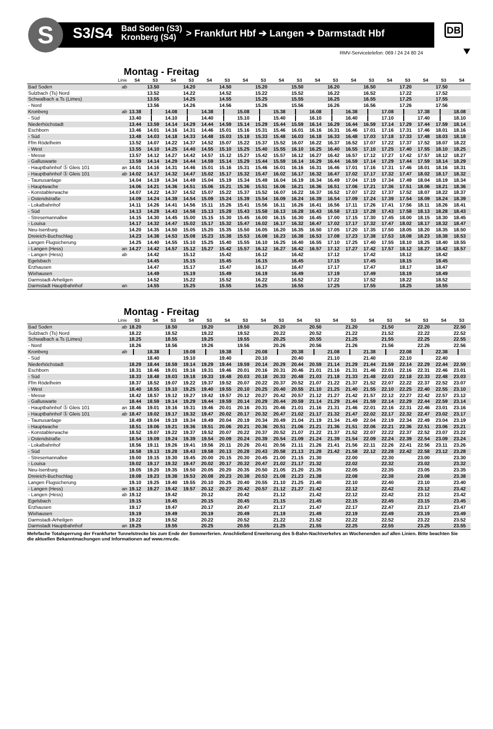S
S3/S4 Bad Soden (S3)
Kronberg (S4) > Frankfurt Hbf ➔ Langen ➔ Darmstadt Hbf
DB
RMV-Servicetelefon: 069 / 24 24 80 24
Montag - Freitag
| | Linie | S4 | S3 | S4 | S3 | S4 | S3 | S4 | S3 | S4 | S3 | S4 | S3 | S4 | S3 | S4 | S3 | S4 | S3 | S4 |
| --- | --- | --- | --- | --- | --- | --- | --- | --- | --- | --- | --- | --- | --- | --- | --- | --- | --- | --- | --- | --- |
| Bad Soden | ab | | 13.50 | | 14.20 | | 14.50 | | 15.20 | | 15.50 | | 16.20 | | 16.50 | | 17.20 | | 17.50 | |
| Sulzbach (Ts) Nord | | | 13.52 | | 14.22 | | 14.52 | | 15.22 | | 15.52 | | 16.22 | | 16.52 | | 17.22 | | 17.52 | |
| Schwalbach a.Ts (Limes) | | | 13.55 | | 14.25 | | 14.55 | | 15.25 | | 15.55 | | 16.25 | | 16.55 | | 17.25 | | 17.55 | |
| - Nord | | | 13.56 | | 14.26 | | 14.56 | | 15.26 | | 15.56 | | 16.26 | | 16.56 | | 17.26 | | 17.56 | |
| Kronberg | ab | 13.38 | | 14.08 | | 14.38 | | 15.08 | | 15.38 | | 16.08 | | 16.38 | | 17.08 | | 17.38 | | 18.08 |
| - Süd | | 13.40 | | 14.10 | | 14.40 | | 15.10 | | 15.40 | | 16.10 | | 16.40 | | 17.10 | | 17.40 | | 18.10 |
| Niederhöchstadt | | 13.44 | 13.59 | 14.14 | 14.29 | 14.44 | 14.59 | 15.14 | 15.29 | 15.44 | 15.59 | 16.14 | 16.29 | 16.44 | 16.59 | 17.14 | 17.29 | 17.44 | 17.59 | 18.14 |
| Eschborn | | 13.46 | 14.01 | 14.16 | 14.31 | 14.46 | 15.01 | 15.16 | 15.31 | 15.46 | 16.01 | 16.16 | 16.31 | 16.46 | 17.01 | 17.16 | 17.31 | 17.46 | 18.01 | 18.16 |
| - Süd | | 13.48 | 14.03 | 14.18 | 14.33 | 14.48 | 15.03 | 15.18 | 15.33 | 15.48 | 16.03 | 16.18 | 16.33 | 16.48 | 17.03 | 17.18 | 17.33 | 17.48 | 18.03 | 18.18 |
| Ffm Rödelheim | | 13.52 | 14.07 | 14.22 | 14.37 | 14.52 | 15.07 | 15.22 | 15.37 | 15.52 | 16.07 | 16.22 | 16.37 | 16.52 | 17.07 | 17.22 | 17.37 | 17.52 | 18.07 | 18.22 |
| - West | | 13.55 | 14.10 | 14.25 | 14.40 | 14.55 | 15.10 | 15.25 | 15.40 | 15.55 | 16.10 | 16.25 | 16.40 | 16.55 | 17.10 | 17.25 | 17.40 | 17.55 | 18.10 | 18.25 |
| - Messe | | 13.57 | 14.12 | 14.27 | 14.42 | 14.57 | 15.12 | 15.27 | 15.42 | 15.57 | 16.12 | 16.27 | 16.42 | 16.57 | 17.12 | 17.27 | 17.42 | 17.57 | 18.12 | 18.27 |
| - Galluswarte | | 13.59 | 14.14 | 14.29 | 14.44 | 14.59 | 15.14 | 15.29 | 15.44 | 15.59 | 16.14 | 16.29 | 16.44 | 16.59 | 17.14 | 17.29 | 17.44 | 17.59 | 18.14 | 18.29 |
| - Hauptbahnhof Ⓢ Gleis 101 | an | 14.01 | 14.16 | 14.31 | 14.46 | 15.01 | 15.16 | 15.31 | 15.46 | 16.01 | 16.16 | 16.31 | 16.46 | 17.01 | 17.16 | 17.31 | 17.46 | 18.01 | 18.16 | 18.31 |
| - Hauptbahnhof Ⓢ Gleis 101 | ab | 14.02 | 14.17 | 14.32 | 14.47 | 15.02 | 15.17 | 15.32 | 15.47 | 16.02 | 16.17 | 16.32 | 16.47 | 17.02 | 17.17 | 17.32 | 17.47 | 18.02 | 18.17 | 18.32 |
| - Taunusanlage | | 14.04 | 14.19 | 14.34 | 14.49 | 15.04 | 15.19 | 15.34 | 15.49 | 16.04 | 16.19 | 16.34 | 16.49 | 17.04 | 17.19 | 17.34 | 17.49 | 18.04 | 18.19 | 18.34 |
| - Hauptwache | | 14.06 | 14.21 | 14.36 | 14.51 | 15.06 | 15.21 | 15.36 | 15.51 | 16.06 | 16.21 | 16.36 | 16.51 | 17.06 | 17.21 | 17.36 | 17.51 | 18.06 | 18.21 | 18.36 |
| - Konstablerwache | | 14.07 | 14.22 | 14.37 | 14.52 | 15.07 | 15.22 | 15.37 | 15.52 | 16.07 | 16.22 | 16.37 | 16.52 | 17.07 | 17.22 | 17.37 | 17.52 | 18.07 | 18.22 | 18.37 |
| - Ostendstraße | | 14.09 | 14.24 | 14.39 | 14.54 | 15.09 | 15.24 | 15.39 | 15.54 | 16.09 | 16.24 | 16.39 | 16.54 | 17.09 | 17.24 | 17.39 | 17.54 | 18.09 | 18.24 | 18.39 |
| - Lokalbahnhof | | 14.11 | 14.26 | 14.41 | 14.56 | 15.11 | 15.26 | 15.41 | 15.56 | 16.11 | 16.26 | 16.41 | 16.56 | 17.11 | 17.26 | 17.41 | 17.56 | 18.11 | 18.26 | 18.41 |
| - Süd | | 14.13 | 14.28 | 14.43 | 14.58 | 15.13 | 15.28 | 15.43 | 15.58 | 16.13 | 16.28 | 16.43 | 16.58 | 17.13 | 17.28 | 17.43 | 17.58 | 18.13 | 18.28 | 18.43 |
| - Stresemannallee | | 14.15 | 14.30 | 14.45 | 15.00 | 15.15 | 15.30 | 15.45 | 16.00 | 16.15 | 16.30 | 16.45 | 17.00 | 17.15 | 17.30 | 17.45 | 18.00 | 18.15 | 18.30 | 18.45 |
| - Louisa | | 14.17 | 14.32 | 14.47 | 15.02 | 15.17 | 15.32 | 15.47 | 16.02 | 16.17 | 16.32 | 16.47 | 17.02 | 17.17 | 17.32 | 17.47 | 18.02 | 18.17 | 18.32 | 18.47 |
| Neu-Isenburg | | 14.20 | 14.35 | 14.50 | 15.05 | 15.20 | 15.35 | 15.50 | 16.05 | 16.20 | 16.35 | 16.50 | 17.05 | 17.20 | 17.35 | 17.50 | 18.05 | 18.20 | 18.35 | 18.50 |
| Dreieich-Buchschlag | | 14.23 | 14.38 | 14.53 | 15.08 | 15.23 | 15.38 | 15.53 | 16.08 | 16.23 | 16.38 | 16.53 | 17.08 | 17.23 | 17.38 | 17.53 | 18.08 | 18.23 | 18.38 | 18.53 |
| Langen Flugsicherung | | 14.25 | 14.40 | 14.55 | 15.10 | 15.25 | 15.40 | 15.55 | 16.10 | 16.25 | 16.40 | 16.55 | 17.10 | 17.25 | 17.40 | 17.55 | 18.10 | 18.25 | 18.40 | 18.55 |
| - Langen (Hess) | an | 14.27 | 14.42 | 14.57 | 15.12 | 15.27 | 15.42 | 15.57 | 16.12 | 16.27 | 16.42 | 16.57 | 17.12 | 17.27 | 17.42 | 17.57 | 18.12 | 18.27 | 18.42 | 18.57 |
| - Langen (Hess) | ab | | 14.42 | | 15.12 | | 15.42 | | 16.12 | | 16.42 | | 17.12 | | 17.42 | | 18.12 | | 18.42 | |
| Egelsbach | | | 14.45 | | 15.15 | | 15.45 | | 16.15 | | 16.45 | | 17.15 | | 17.45 | | 18.15 | | 18.45 | |
| Erzhausen | | | 14.47 | | 15.17 | | 15.47 | | 16.17 | | 16.47 | | 17.17 | | 17.47 | | 18.17 | | 18.47 | |
| Wixhausen | | | 14.49 | | 15.19 | | 15.49 | | 16.19 | | 16.49 | | 17.19 | | 17.49 | | 18.19 | | 18.49 | |
| Darmstadt-Arheilgen | | | 14.52 | | 15.22 | | 15.52 | | 16.22 | | 16.52 | | 17.22 | | 17.52 | | 18.22 | | 18.52 | |
| Darmstadt Hauptbahnhof | an | | 14.55 | | 15.25 | | 15.55 | | 16.25 | | 16.55 | | 17.25 | | 17.55 | | 18.25 | | 18.55 | |
Montag - Freitag
| | Linie | S3 | S4 | S3 | S4 | S3 | S4 | S3 | S4 | S3 | S4 | S3 | S4 | S3 | S4 | S3 | S4 | S3 | S4 | S3 |
| --- | --- | --- | --- | --- | --- | --- | --- | --- | --- | --- | --- | --- | --- | --- | --- | --- | --- | --- | --- | --- |
| Bad Soden | ab | 18.20 | | 18.50 | | 19.20 | | 19.50 | | 20.20 | | 20.50 | | 21.20 | | 21.50 | | 22.20 | | 22.50 |
| Sulzbach (Ts) Nord | | 18.22 | | 18.52 | | 19.22 | | 19.52 | | 20.22 | | 20.52 | | 21.22 | | 21.52 | | 22.22 | | 22.52 |
| Schwalbach a.Ts (Limes) | | 18.25 | | 18.55 | | 19.25 | | 19.55 | | 20.25 | | 20.55 | | 21.25 | | 21.55 | | 22.25 | | 22.55 |
| - Nord | | 18.26 | | 18.56 | | 19.26 | | 19.56 | | 20.26 | | 20.56 | | 21.26 | | 21.56 | | 22.26 | | 22.56 |
| Kronberg | ab | | 18.38 | | 19.08 | | 19.38 | | 20.08 | | 20.38 | | 21.08 | | 21.38 | | 22.08 | | 22.38 | |
| - Süd | | | 18.40 | | 19.10 | | 19.40 | | 20.10 | | 20.40 | | 21.10 | | 21.40 | | 22.10 | | 22.40 | |
| Niederhöchstadt | | 18.29 | 18.44 | 18.59 | 19.14 | 19.29 | 19.44 | 19.59 | 20.14 | 20.29 | 20.44 | 20.59 | 21.14 | 21.29 | 21.44 | 21.59 | 22.14 | 22.29 | 22.44 | 22.59 |
| Eschborn | | 18.31 | 18.46 | 19.01 | 19.16 | 19.31 | 19.46 | 20.01 | 20.16 | 20.31 | 20.46 | 21.01 | 21.16 | 21.31 | 21.46 | 22.01 | 22.16 | 22.31 | 22.46 | 23.01 |
| - Süd | | 18.33 | 18.48 | 19.03 | 19.18 | 19.33 | 19.48 | 20.03 | 20.18 | 20.33 | 20.48 | 21.03 | 21.18 | 21.33 | 21.48 | 22.03 | 22.18 | 22.33 | 22.48 | 23.03 |
| Ffm Rödelheim | | 18.37 | 18.52 | 19.07 | 19.22 | 19.37 | 19.52 | 20.07 | 20.22 | 20.37 | 20.52 | 21.07 | 21.22 | 21.37 | 21.52 | 22.07 | 22.22 | 22.37 | 22.52 | 23.07 |
| - West | | 18.40 | 18.55 | 19.10 | 19.25 | 19.40 | 19.55 | 20.10 | 20.25 | 20.40 | 20.55 | 21.10 | 21.25 | 21.40 | 21.55 | 22.10 | 22.25 | 22.40 | 22.55 | 23.10 |
| - Messe | | 18.42 | 18.57 | 19.12 | 19.27 | 19.42 | 19.57 | 20.12 | 20.27 | 20.42 | 20.57 | 21.12 | 21.27 | 21.42 | 21.57 | 22.12 | 22.27 | 22.42 | 22.57 | 23.12 |
| - Galluswarte | | 18.44 | 18.59 | 19.14 | 19.29 | 19.44 | 19.59 | 20.14 | 20.29 | 20.44 | 20.59 | 21.14 | 21.29 | 21.44 | 21.59 | 22.14 | 22.29 | 22.44 | 22.59 | 23.14 |
| - Hauptbahnhof Ⓢ Gleis 101 | an | 18.46 | 19.01 | 19.16 | 19.31 | 19.46 | 20.01 | 20.16 | 20.31 | 20.46 | 21.01 | 21.16 | 21.31 | 21.46 | 22.01 | 22.16 | 22.31 | 22.46 | 23.01 | 23.16 |
| - Hauptbahnhof Ⓢ Gleis 101 | ab | 18.47 | 19.02 | 19.17 | 19.32 | 19.47 | 20.02 | 20.17 | 20.32 | 20.47 | 21.02 | 21.17 | 21.32 | 21.47 | 22.02 | 22.17 | 22.32 | 22.47 | 23.02 | 23.17 |
| - Taunusanlage | | 18.49 | 19.04 | 19.19 | 19.34 | 19.49 | 20.04 | 20.19 | 20.34 | 20.49 | 21.04 | 21.19 | 21.34 | 21.49 | 22.04 | 22.19 | 22.34 | 22.49 | 23.04 | 23.19 |
| - Hauptwache | | 18.51 | 19.06 | 19.21 | 19.36 | 19.51 | 20.06 | 20.21 | 20.36 | 20.51 | 21.06 | 21.21 | 21.36 | 21.51 | 22.06 | 22.21 | 22.36 | 22.51 | 23.06 | 23.21 |
| - Konstablerwache | | 18.52 | 19.07 | 19.22 | 19.37 | 19.52 | 20.07 | 20.22 | 20.37 | 20.52 | 21.07 | 21.22 | 21.37 | 21.52 | 22.07 | 22.22 | 22.37 | 22.52 | 23.07 | 23.22 |
| - Ostendstraße | | 18.54 | 19.09 | 19.24 | 19.39 | 19.54 | 20.09 | 20.24 | 20.39 | 20.54 | 21.09 | 21.24 | 21.39 | 21.54 | 22.09 | 22.24 | 22.39 | 22.54 | 23.09 | 23.24 |
| - Lokalbahnhof | | 18.56 | 19.11 | 19.26 | 19.41 | 19.56 | 20.11 | 20.26 | 20.41 | 20.56 | 21.11 | 21.26 | 21.41 | 21.56 | 22.11 | 22.26 | 22.41 | 22.56 | 23.11 | 23.26 |
| - Süd | | 18.58 | 19.13 | 19.28 | 19.43 | 19.58 | 20.13 | 20.28 | 20.43 | 20.58 | 21.13 | 21.28 | 21.42 | 21.58 | 22.12 | 22.28 | 22.42 | 22.58 | 23.12 | 23.28 |
| - Stresemannallee | | 19.00 | 19.15 | 19.30 | 19.45 | 20.00 | 20.15 | 20.30 | 20.45 | 21.00 | 21.15 | 21.30 | | 22.00 | | 22.30 | | 23.00 | | 23.30 |
| - Louisa | | 19.02 | 19.17 | 19.32 | 19.47 | 20.02 | 20.17 | 20.32 | 20.47 | 21.02 | 21.17 | 21.32 | | 22.02 | | 22.32 | | 23.02 | | 23.32 |
| Neu-Isenburg | | 19.05 | 19.20 | 19.35 | 19.50 | 20.05 | 20.20 | 20.35 | 20.50 | 21.05 | 21.20 | 21.35 | | 22.05 | | 22.35 | | 23.05 | | 23.35 |
| Dreieich-Buchschlag | | 19.08 | 19.23 | 19.38 | 19.53 | 20.08 | 20.23 | 20.38 | 20.53 | 21.08 | 21.23 | 21.38 | | 22.08 | | 22.38 | | 23.08 | | 23.38 |
| Langen Flugsicherung | | 19.10 | 19.25 | 19.40 | 19.55 | 20.10 | 20.25 | 20.40 | 20.55 | 21.10 | 21.25 | 21.40 | | 22.10 | | 22.40 | | 23.10 | | 23.40 |
| - Langen (Hess) | an | 19.12 | 19.27 | 19.42 | 19.57 | 20.12 | 20.27 | 20.42 | 20.57 | 21.12 | 21.27 | 21.42 | | 22.12 | | 22.42 | | 23.12 | | 23.42 |
| - Langen (Hess) | ab | 19.12 | | 19.42 | | 20.12 | | 20.42 | | 21.12 | | 21.42 | | 22.12 | | 22.42 | | 23.12 | | 23.42 |
| Egelsbach | | 19.15 | | 19.45 | | 20.15 | | 20.45 | | 21.15 | | 21.45 | | 22.15 | | 22.45 | | 23.15 | | 23.45 |
| Erzhausen | | 19.17 | | 19.47 | | 20.17 | | 20.47 | | 21.17 | | 21.47 | | 22.17 | | 22.47 | | 23.17 | | 23.47 |
| Wixhausen | | 19.19 | | 19.49 | | 20.19 | | 20.49 | | 21.19 | | 21.49 | | 22.19 | | 22.49 | | 23.19 | | 23.49 |
| Darmstadt-Arheilgen | | 19.22 | | 19.52 | | 20.22 | | 20.52 | | 21.22 | | 21.52 | | 22.22 | | 22.52 | | 23.22 | | 23.52 |
| Darmstadt Hauptbahnhof | an | 19.25 | | 19.55 | | 20.25 | | 20.55 | | 21.25 | | 21.55 | | 22.25 | | 22.55 | | 23.25 | | 23.55 |
Mehrfache Totalsperrung der Frankfurter Tunnelstrecke bis zum Ende der Sommerferien. Anschließend Erweiterung des S-Bahn-Nachtverkehrs an Wochenenden auf allen Linien. Bitte beachten Sie die aktuellen Bekanntmachungen und Informationen auf www.rmv.de.